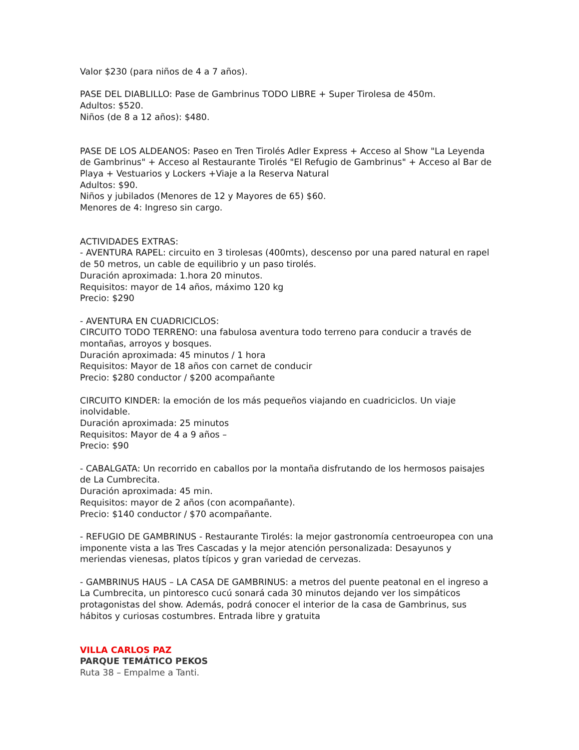Valor $230 (para niños de 4 a 7 años).
PASE DEL DIABLILLO: Pase de Gambrinus TODO LIBRE + Super Tirolesa de 450m.
Adultos: $520.
Niños (de 8 a 12 años): $480.
PASE DE LOS ALDEANOS: Paseo en Tren Tirolés Adler Express + Acceso al Show "La Leyenda de Gambrinus" + Acceso al Restaurante Tirolés "El Refugio de Gambrinus" + Acceso al Bar de Playa + Vestuarios y Lockers +Viaje a la Reserva Natural
Adultos: $90.
Niños y jubilados (Menores de 12 y Mayores de 65) $60.
Menores de 4: Ingreso sin cargo.
ACTIVIDADES EXTRAS:
- AVENTURA RAPEL: circuito en 3 tirolesas (400mts), descenso por una pared natural en rapel de 50 metros, un cable de equilibrio y un paso tirolés.
Duración aproximada: 1.hora 20 minutos.
Requisitos: mayor de 14 años, máximo 120 kg
Precio: $290
- AVENTURA EN CUADRICICLOS:
CIRCUITO TODO TERRENO: una fabulosa aventura todo terreno para conducir a través de montañas, arroyos y bosques.
Duración aproximada: 45 minutos / 1 hora
Requisitos: Mayor de 18 años con carnet de conducir
Precio: $280 conductor / $200 acompañante
CIRCUITO KINDER: la emoción de los más pequeños viajando en cuadriciclos. Un viaje inolvidable.
Duración aproximada: 25 minutos
Requisitos: Mayor de 4 a 9 años –
Precio: $90
- CABALGATA: Un recorrido en caballos por la montaña disfrutando de los hermosos paisajes de La Cumbrecita.
Duración aproximada: 45 min.
Requisitos: mayor de 2 años (con acompañante).
Precio: $140 conductor / $70 acompañante.
- REFUGIO DE GAMBRINUS - Restaurante Tirolés: la mejor gastronomía centroeuropea con una imponente vista a las Tres Cascadas y la mejor atención personalizada: Desayunos y meriendas vienesas, platos típicos y gran variedad de cervezas.
- GAMBRINUS HAUS – LA CASA DE GAMBRINUS: a metros del puente peatonal en el ingreso a La Cumbrecita, un pintoresco cucú sonará cada 30 minutos dejando ver los simpáticos protagonistas del show. Además, podrá conocer el interior de la casa de Gambrinus, sus hábitos y curiosas costumbres. Entrada libre y gratuita
VILLA CARLOS PAZ
PARQUE TEMÁTICO PEKOS
Ruta 38 – Empalme a Tanti.